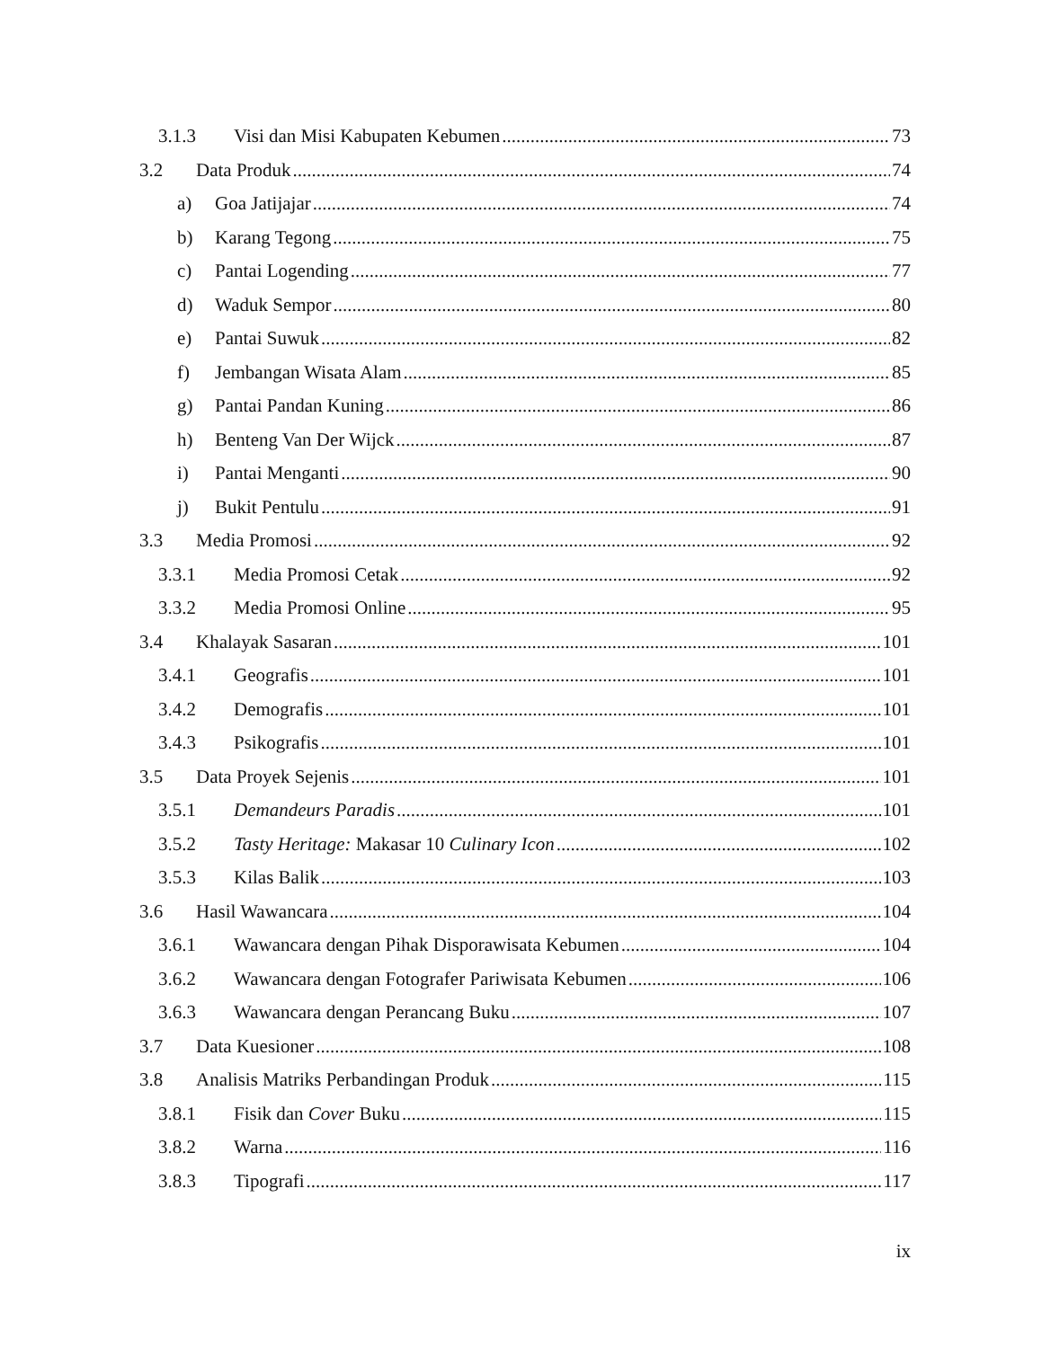3.1.3 Visi dan Misi Kabupaten Kebumen 73
3.2 Data Produk 74
a) Goa Jatijajar 74
b) Karang Tegong 75
c) Pantai Logending 77
d) Waduk Sempor 80
e) Pantai Suwuk 82
f) Jembangan Wisata Alam 85
g) Pantai Pandan Kuning 86
h) Benteng Van Der Wijck 87
i) Pantai Menganti 90
j) Bukit Pentulu 91
3.3 Media Promosi 92
3.3.1 Media Promosi Cetak 92
3.3.2 Media Promosi Online 95
3.4 Khalayak Sasaran 101
3.4.1 Geografis 101
3.4.2 Demografis 101
3.4.3 Psikografis 101
3.5 Data Proyek Sejenis 101
3.5.1 Demandeurs Paradis 101
3.5.2 Tasty Heritage: Makasar 10 Culinary Icon 102
3.5.3 Kilas Balik 103
3.6 Hasil Wawancara 104
3.6.1 Wawancara dengan Pihak Disporawisata Kebumen 104
3.6.2 Wawancara dengan Fotografer Pariwisata Kebumen 106
3.6.3 Wawancara dengan Perancang Buku 107
3.7 Data Kuesioner 108
3.8 Analisis Matriks Perbandingan Produk 115
3.8.1 Fisik dan Cover Buku 115
3.8.2 Warna 116
3.8.3 Tipografi 117
ix